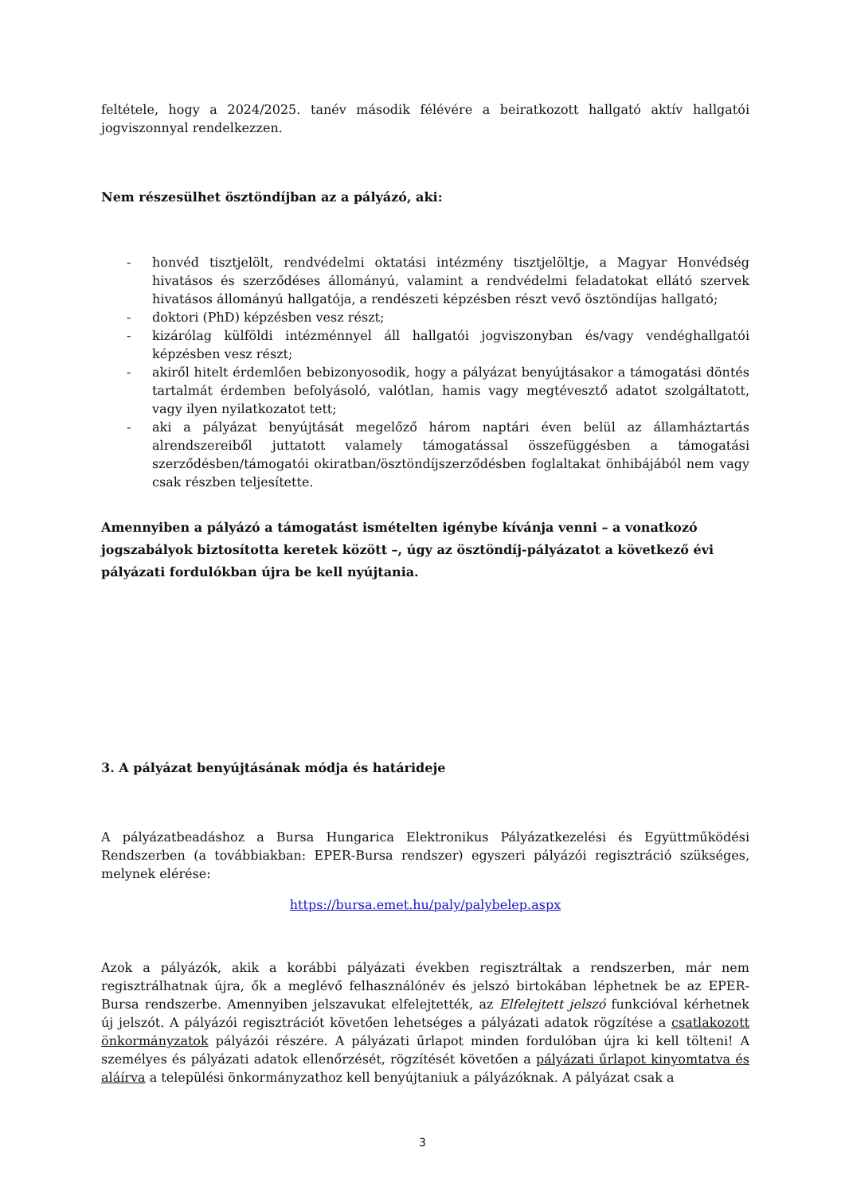feltétele, hogy a 2024/2025. tanév második félévére a beiratkozott hallgató aktív hallgatói jogviszonnyal rendelkezzen.
Nem részesülhet ösztöndíjban az a pályázó, aki:
- honvéd tisztjelölt, rendvédelmi oktatási intézmény tisztjelöltje, a Magyar Honvédség hivatásos és szerződéses állományú, valamint a rendvédelmi feladatokat ellátó szervek hivatásos állományú hallgatója, a rendészeti képzésben részt vevő ösztöndíjas hallgató;
- doktori (PhD) képzésben vesz részt;
- kizárólag külföldi intézménnyel áll hallgatói jogviszonyban és/vagy vendéghallgatói képzésben vesz részt;
- akiről hitelt érdemlően bebizonyosodik, hogy a pályázat benyújtásakor a támogatási döntés tartalmát érdemben befolyásoló, valótlan, hamis vagy megtévesztő adatot szolgáltatott, vagy ilyen nyilatkozatot tett;
- aki a pályázat benyújtását megelőző három naptári éven belül az államháztartás alrendszereiből juttatott valamely támogatással összefüggésben a támogatási szerződésben/támogatói okiratban/ösztöndíjszerződésben foglaltakat önhibájából nem vagy csak részben teljesítette.
Amennyiben a pályázó a támogatást ismételten igénybe kívánja venni – a vonatkozó jogszabályok biztosította keretek között –, úgy az ösztöndíj-pályázatot a következő évi pályázati fordulókban újra be kell nyújtania.
3. A pályázat benyújtásának módja és határideje
A pályázatbeadáshoz a Bursa Hungarica Elektronikus Pályázatkezelési és Együttműködési Rendszerben (a továbbiakban: EPER-Bursa rendszer) egyszeri pályázói regisztráció szükséges, melynek elérése:
https://bursa.emet.hu/paly/palybelep.aspx
Azok a pályázók, akik a korábbi pályázati években regisztráltak a rendszerben, már nem regisztrálhatnak újra, ők a meglévő felhasználónév és jelszó birtokában léphetnek be az EPER-Bursa rendszerbe. Amennyiben jelszavukat elfelejtették, az Elfelejtett jelszó funkcióval kérhetnek új jelszót. A pályázói regisztrációt követően lehetséges a pályázati adatok rögzítése a csatlakozott önkormányzatok pályázói részére. A pályázati űrlapot minden fordulóban újra ki kell tölteni! A személyes és pályázati adatok ellenőrzését, rögzítését követően a pályázati űrlapot kinyomtatva és aláírva a települési önkormányzathoz kell benyújtaniuk a pályázóknak. A pályázat csak a
3